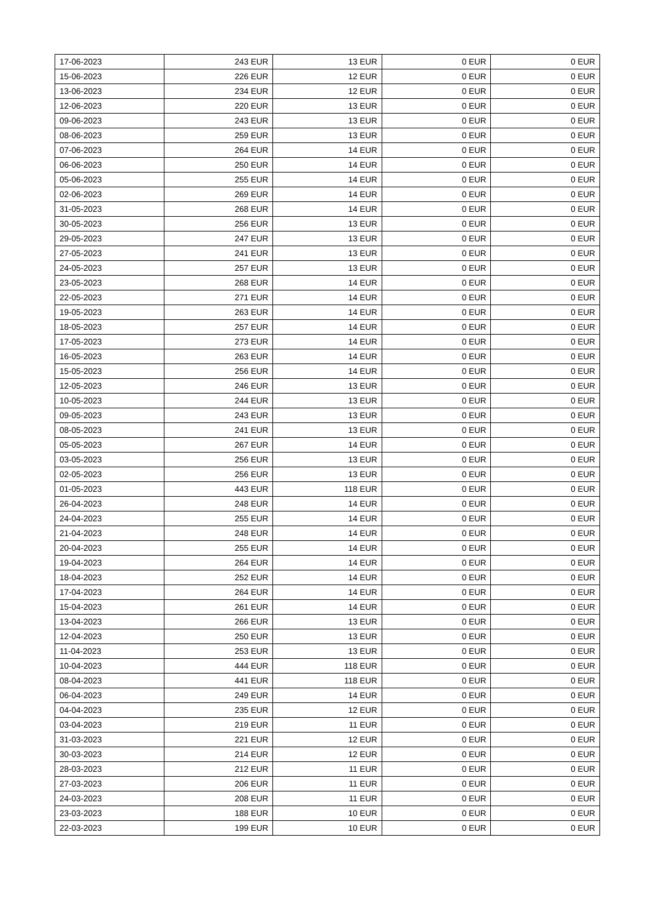| 17-06-2023 | 243 EUR | 13 EUR | 0 EUR | 0 EUR |
| 15-06-2023 | 226 EUR | 12 EUR | 0 EUR | 0 EUR |
| 13-06-2023 | 234 EUR | 12 EUR | 0 EUR | 0 EUR |
| 12-06-2023 | 220 EUR | 13 EUR | 0 EUR | 0 EUR |
| 09-06-2023 | 243 EUR | 13 EUR | 0 EUR | 0 EUR |
| 08-06-2023 | 259 EUR | 13 EUR | 0 EUR | 0 EUR |
| 07-06-2023 | 264 EUR | 14 EUR | 0 EUR | 0 EUR |
| 06-06-2023 | 250 EUR | 14 EUR | 0 EUR | 0 EUR |
| 05-06-2023 | 255 EUR | 14 EUR | 0 EUR | 0 EUR |
| 02-06-2023 | 269 EUR | 14 EUR | 0 EUR | 0 EUR |
| 31-05-2023 | 268 EUR | 14 EUR | 0 EUR | 0 EUR |
| 30-05-2023 | 256 EUR | 13 EUR | 0 EUR | 0 EUR |
| 29-05-2023 | 247 EUR | 13 EUR | 0 EUR | 0 EUR |
| 27-05-2023 | 241 EUR | 13 EUR | 0 EUR | 0 EUR |
| 24-05-2023 | 257 EUR | 13 EUR | 0 EUR | 0 EUR |
| 23-05-2023 | 268 EUR | 14 EUR | 0 EUR | 0 EUR |
| 22-05-2023 | 271 EUR | 14 EUR | 0 EUR | 0 EUR |
| 19-05-2023 | 263 EUR | 14 EUR | 0 EUR | 0 EUR |
| 18-05-2023 | 257 EUR | 14 EUR | 0 EUR | 0 EUR |
| 17-05-2023 | 273 EUR | 14 EUR | 0 EUR | 0 EUR |
| 16-05-2023 | 263 EUR | 14 EUR | 0 EUR | 0 EUR |
| 15-05-2023 | 256 EUR | 14 EUR | 0 EUR | 0 EUR |
| 12-05-2023 | 246 EUR | 13 EUR | 0 EUR | 0 EUR |
| 10-05-2023 | 244 EUR | 13 EUR | 0 EUR | 0 EUR |
| 09-05-2023 | 243 EUR | 13 EUR | 0 EUR | 0 EUR |
| 08-05-2023 | 241 EUR | 13 EUR | 0 EUR | 0 EUR |
| 05-05-2023 | 267 EUR | 14 EUR | 0 EUR | 0 EUR |
| 03-05-2023 | 256 EUR | 13 EUR | 0 EUR | 0 EUR |
| 02-05-2023 | 256 EUR | 13 EUR | 0 EUR | 0 EUR |
| 01-05-2023 | 443 EUR | 118 EUR | 0 EUR | 0 EUR |
| 26-04-2023 | 248 EUR | 14 EUR | 0 EUR | 0 EUR |
| 24-04-2023 | 255 EUR | 14 EUR | 0 EUR | 0 EUR |
| 21-04-2023 | 248 EUR | 14 EUR | 0 EUR | 0 EUR |
| 20-04-2023 | 255 EUR | 14 EUR | 0 EUR | 0 EUR |
| 19-04-2023 | 264 EUR | 14 EUR | 0 EUR | 0 EUR |
| 18-04-2023 | 252 EUR | 14 EUR | 0 EUR | 0 EUR |
| 17-04-2023 | 264 EUR | 14 EUR | 0 EUR | 0 EUR |
| 15-04-2023 | 261 EUR | 14 EUR | 0 EUR | 0 EUR |
| 13-04-2023 | 266 EUR | 13 EUR | 0 EUR | 0 EUR |
| 12-04-2023 | 250 EUR | 13 EUR | 0 EUR | 0 EUR |
| 11-04-2023 | 253 EUR | 13 EUR | 0 EUR | 0 EUR |
| 10-04-2023 | 444 EUR | 118 EUR | 0 EUR | 0 EUR |
| 08-04-2023 | 441 EUR | 118 EUR | 0 EUR | 0 EUR |
| 06-04-2023 | 249 EUR | 14 EUR | 0 EUR | 0 EUR |
| 04-04-2023 | 235 EUR | 12 EUR | 0 EUR | 0 EUR |
| 03-04-2023 | 219 EUR | 11 EUR | 0 EUR | 0 EUR |
| 31-03-2023 | 221 EUR | 12 EUR | 0 EUR | 0 EUR |
| 30-03-2023 | 214 EUR | 12 EUR | 0 EUR | 0 EUR |
| 28-03-2023 | 212 EUR | 11 EUR | 0 EUR | 0 EUR |
| 27-03-2023 | 206 EUR | 11 EUR | 0 EUR | 0 EUR |
| 24-03-2023 | 208 EUR | 11 EUR | 0 EUR | 0 EUR |
| 23-03-2023 | 188 EUR | 10 EUR | 0 EUR | 0 EUR |
| 22-03-2023 | 199 EUR | 10 EUR | 0 EUR | 0 EUR |